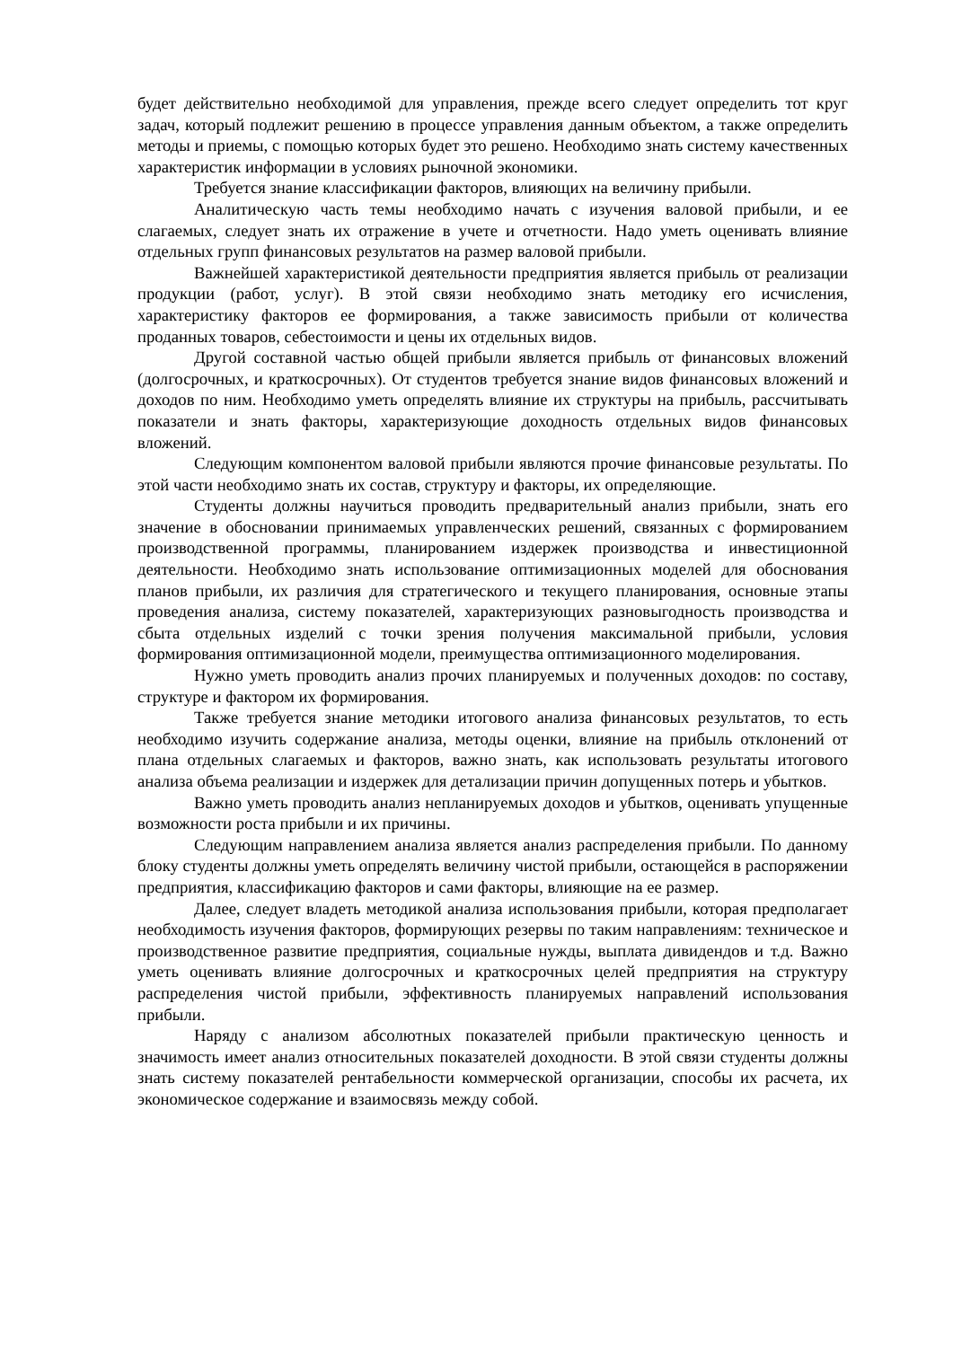будет действительно необходимой для управления, прежде всего следует определить тот круг задач, который подлежит решению в процессе управления данным объектом, а также определить методы и приемы, с помощью которых будет это решено. Необходимо знать систему качественных характеристик информации в условиях рыночной экономики.
Требуется знание классификации факторов, влияющих на величину прибыли.
Аналитическую часть темы необходимо начать с изучения валовой прибыли, и ее слагаемых, следует знать их отражение в учете и отчетности. Надо уметь оценивать влияние отдельных групп финансовых результатов на размер валовой прибыли.
Важнейшей характеристикой деятельности предприятия является прибыль от реализации продукции (работ, услуг). В этой связи необходимо знать методику его исчисления, характеристику факторов ее формирования, а также зависимость прибыли от количества проданных товаров, себестоимости и цены их отдельных видов.
Другой составной частью общей прибыли является прибыль от финансовых вложений (долгосрочных, и краткосрочных). От студентов требуется знание видов финансовых вложений и доходов по ним. Необходимо уметь определять влияние их структуры на прибыль, рассчитывать показатели и знать факторы, характеризующие доходность отдельных видов финансовых вложений.
Следующим компонентом валовой прибыли являются прочие финансовые результаты. По этой части необходимо знать их состав, структуру и факторы, их определяющие.
Студенты должны научиться проводить предварительный анализ прибыли, знать его значение в обосновании принимаемых управленческих решений, связанных с формированием производственной программы, планированием издержек производства и инвестиционной деятельности. Необходимо знать использование оптимизационных моделей для обоснования планов прибыли, их различия для стратегического и текущего планирования, основные этапы проведения анализа, систему показателей, характеризующих разновыгодность производства и сбыта отдельных изделий с точки зрения получения максимальной прибыли, условия формирования оптимизационной модели, преимущества оптимизационного моделирования.
Нужно уметь проводить анализ прочих планируемых и полученных доходов: по составу, структуре и фактором их формирования.
Также требуется знание методики итогового анализа финансовых результатов, то есть необходимо изучить содержание анализа, методы оценки, влияние на прибыль отклонений от плана отдельных слагаемых и факторов, важно знать, как использовать результаты итогового анализа объема реализации и издержек для детализации причин допущенных потерь и убытков.
Важно уметь проводить анализ непланируемых доходов и убытков, оценивать упущенные возможности роста прибыли и их причины.
Следующим направлением анализа является анализ распределения прибыли. По данному блоку студенты должны уметь определять величину чистой прибыли, остающейся в распоряжении предприятия, классификацию факторов и сами факторы, влияющие на ее размер.
Далее, следует владеть методикой анализа использования прибыли, которая предполагает необходимость изучения факторов, формирующих резервы по таким направлениям: техническое и производственное развитие предприятия, социальные нужды, выплата дивидендов и т.д. Важно уметь оценивать влияние долгосрочных и краткосрочных целей предприятия на структуру распределения чистой прибыли, эффективность планируемых направлений использования прибыли.
Наряду с анализом абсолютных показателей прибыли практическую ценность и значимость имеет анализ относительных показателей доходности. В этой связи студенты должны знать систему показателей рентабельности коммерческой организации, способы их расчета, их экономическое содержание и взаимосвязь между собой.